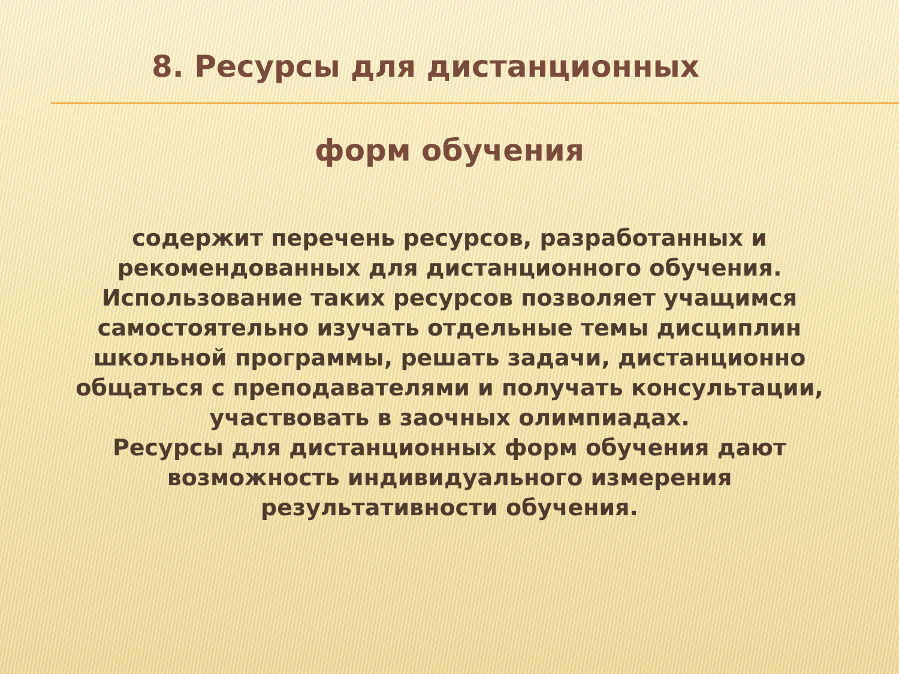8. Ресурсы для дистанционных
форм обучения
содержит перечень ресурсов, разработанных и рекомендованных для дистанционного обучения.
Использование таких ресурсов позволяет учащимся самостоятельно изучать отдельные темы дисциплин школьной программы, решать задачи, дистанционно общаться с преподавателями и получать консультации, участвовать в заочных олимпиадах.
Ресурсы для дистанционных форм обучения дают возможность индивидуального измерения результативности обучения.